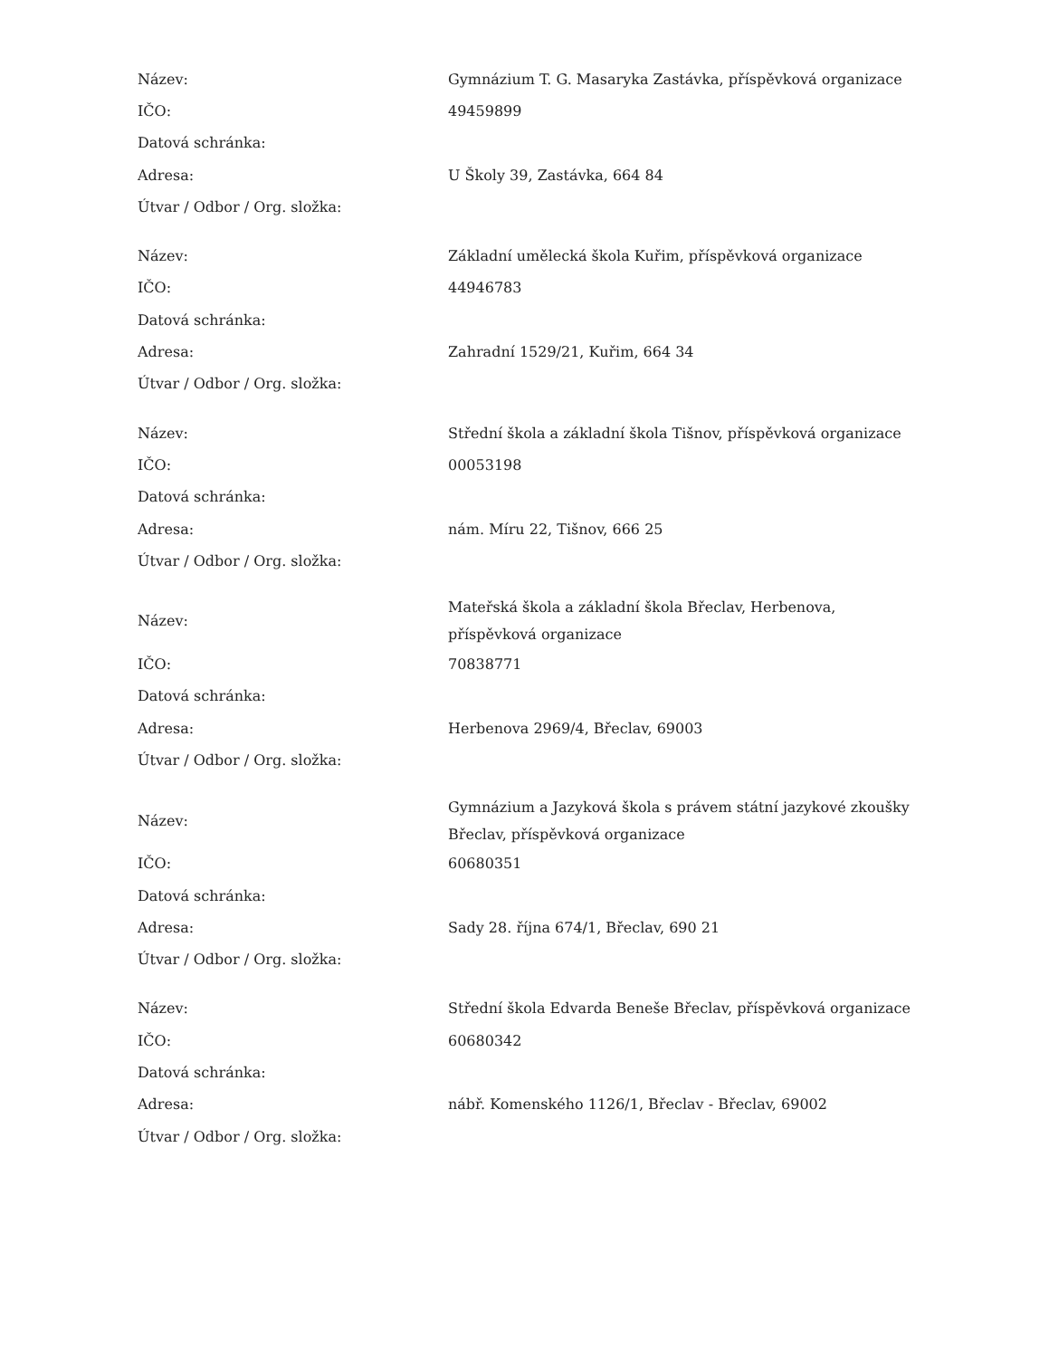| Název: | Gymnázium T. G. Masaryka Zastávka, příspěvková organizace |
| IČO: | 49459899 |
| Datová schránka: | |
| Adresa: | U Školy 39, Zastávka, 664 84 |
| Útvar / Odbor / Org. složka: | |
| Název: | Základní umělecká škola Kuřim, příspěvková organizace |
| IČO: | 44946783 |
| Datová schránka: | |
| Adresa: | Zahradní 1529/21, Kuřim, 664 34 |
| Útvar / Odbor / Org. složka: | |
| Název: | Střední škola a základní škola Tišnov, příspěvková organizace |
| IČO: | 00053198 |
| Datová schránka: | |
| Adresa: | nám. Míru 22, Tišnov, 666 25 |
| Útvar / Odbor / Org. složka: | |
| Název: | Mateřská škola a základní škola Břeclav, Herbenova, příspěvková organizace |
| IČO: | 70838771 |
| Datová schránka: | |
| Adresa: | Herbenova 2969/4, Břeclav, 69003 |
| Útvar / Odbor / Org. složka: | |
| Název: | Gymnázium a Jazyková škola s právem státní jazykové zkoušky Břeclav, příspěvková organizace |
| IČO: | 60680351 |
| Datová schránka: | |
| Adresa: | Sady 28. října 674/1, Břeclav, 690 21 |
| Útvar / Odbor / Org. složka: | |
| Název: | Střední škola Edvarda Beneše Břeclav, příspěvková organizace |
| IČO: | 60680342 |
| Datová schránka: | |
| Adresa: | nábř. Komenského 1126/1, Břeclav - Břeclav, 69002 |
| Útvar / Odbor / Org. složka: | |